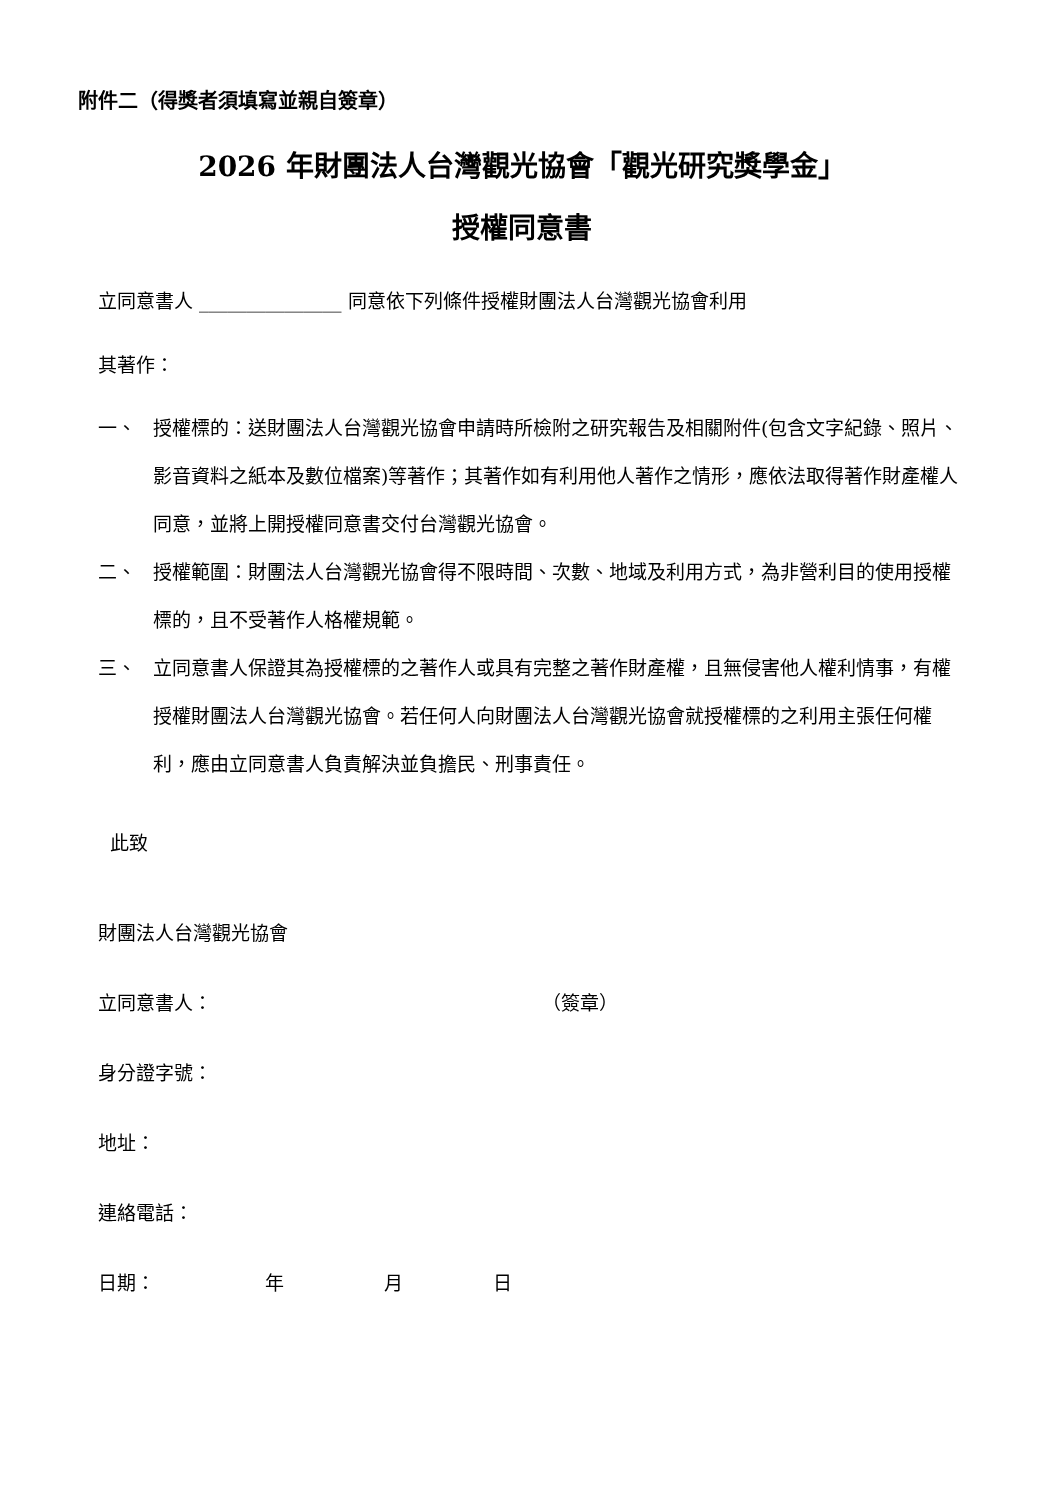附件二（得獎者須填寫並親自簽章）
2026 年財團法人台灣觀光協會「觀光研究獎學金」
授權同意書
立同意書人 _______________ 同意依下列條件授權財團法人台灣觀光協會利用
其著作：
一、 授權標的：送財團法人台灣觀光協會申請時所檢附之研究報告及相關附件(包含文字紀錄、照片、影音資料之紙本及數位檔案)等著作；其著作如有利用他人著作之情形，應依法取得著作財產權人同意，並將上開授權同意書交付台灣觀光協會。
二、 授權範圍：財團法人台灣觀光協會得不限時間、次數、地域及利用方式，為非營利目的使用授權標的，且不受著作人格權規範。
三、 立同意書人保證其為授權標的之著作人或具有完整之著作財產權，且無侵害他人權利情事，有權授權財團法人台灣觀光協會。若任何人向財團法人台灣觀光協會就授權標的之利用主張任何權利，應由立同意書人負責解決並負擔民、刑事責任。
此致
財團法人台灣觀光協會
立同意書人： （簽章）
身分證字號：
地址：
連絡電話：
日期： 年 月 日